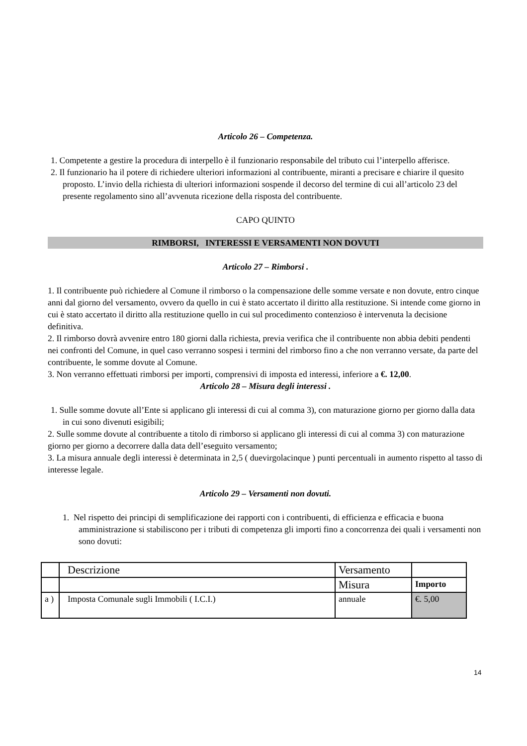Articolo 26 – Competenza.
1. Competente a gestire la procedura di interpello è il funzionario responsabile del tributo cui l’interpello afferisce.
2. Il funzionario ha il potere di richiedere ulteriori informazioni al contribuente, miranti a precisare e chiarire il quesito proposto. L’invio della richiesta di ulteriori informazioni sospende il decorso del termine di cui all’articolo 23 del presente regolamento sino all’avvenuta ricezione della risposta del contribuente.
CAPO QUINTO
RIMBORSI, INTERESSI E VERSAMENTI NON DOVUTI
Articolo 27 – Rimborsi .
1. Il contribuente può richiedere al Comune il rimborso o la compensazione delle somme versate e non dovute, entro cinque anni dal giorno del versamento, ovvero da quello in cui è stato accertato il diritto alla restituzione. Si intende come giorno in cui è stato accertato il diritto alla restituzione quello in cui sul procedimento contenzioso è intervenuta la decisione definitiva.
2. Il rimborso dovrà avvenire entro 180 giorni dalla richiesta, previa verifica che il contribuente non abbia debiti pendenti nei confronti del Comune, in quel caso verranno sospesi i termini del rimborso fino a che non verranno versate, da parte del contribuente, le somme dovute al Comune.
3. Non verranno effettuati rimborsi per importi, comprensivi di imposta ed interessi, inferiore a €. 12,00.
Articolo 28 – Misura degli interessi .
1. Sulle somme dovute all’Ente si applicano gli interessi di cui al comma 3), con maturazione giorno per giorno dalla data in cui sono divenuti esigibili;
2. Sulle somme dovute al contribuente a titolo di rimborso si applicano gli interessi di cui al comma 3) con maturazione giorno per giorno a decorrere dalla data dell’eseguito versamento;
3. La misura annuale degli interessi è determinata in 2,5 ( duevirgolacinque ) punti percentuali in aumento rispetto al tasso di interesse legale.
Articolo 29 – Versamenti non dovuti.
1. Nel rispetto dei principi di semplificazione dei rapporti con i contribuenti, di efficienza e efficacia e buona amministrazione si stabiliscono per i tributi di competenza gli importi fino a concorrenza dei quali i versamenti non sono dovuti:
| | Descrizione | Versamento | |
| | | Misura | Importo |
| a ) | Imposta Comunale sugli Immobili ( I.C.I.) | annuale | €. 5,00 |
14